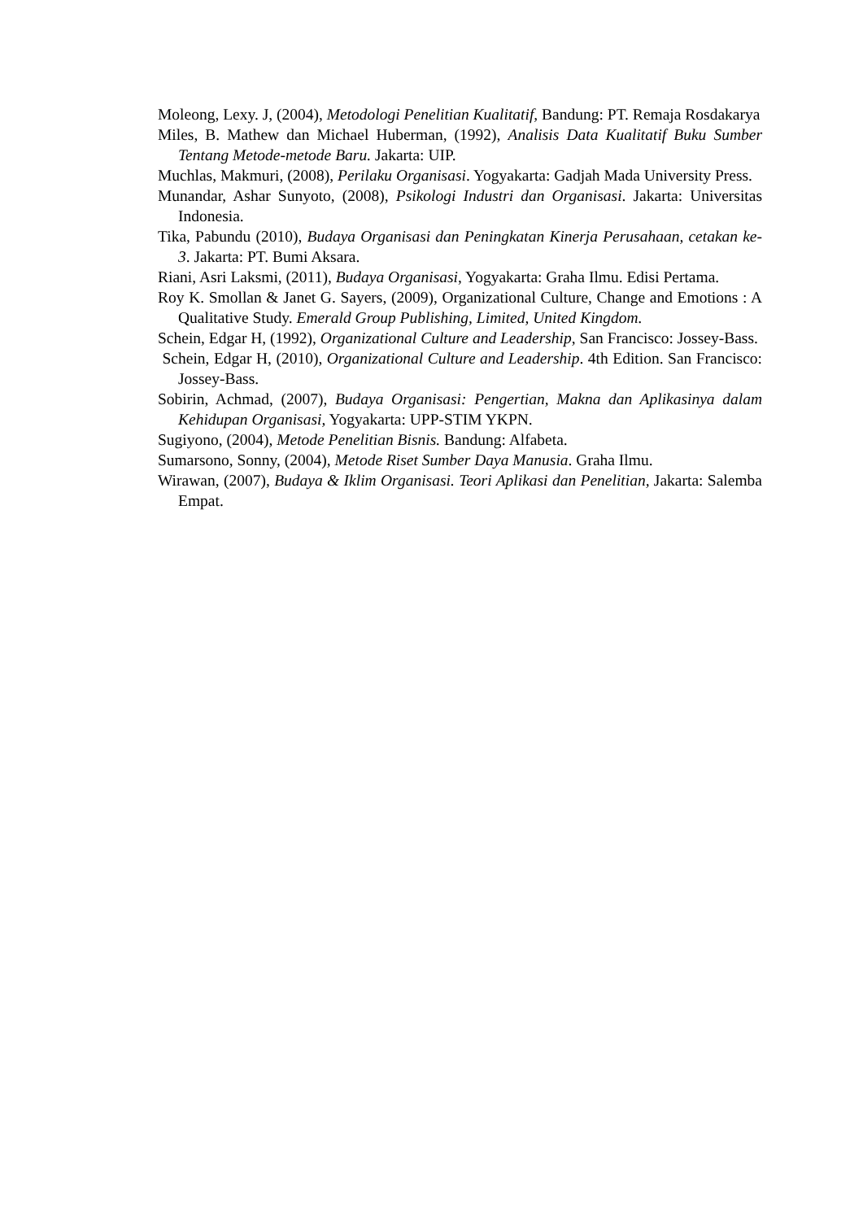Moleong, Lexy. J, (2004), Metodologi Penelitian Kualitatif, Bandung: PT. Remaja Rosdakarya
Miles, B. Mathew dan Michael Huberman, (1992), Analisis Data Kualitatif Buku Sumber Tentang Metode-metode Baru. Jakarta: UIP.
Muchlas, Makmuri, (2008), Perilaku Organisasi. Yogyakarta: Gadjah Mada University Press.
Munandar, Ashar Sunyoto, (2008), Psikologi Industri dan Organisasi. Jakarta: Universitas Indonesia.
Tika, Pabundu (2010), Budaya Organisasi dan Peningkatan Kinerja Perusahaan, cetakan ke-3. Jakarta: PT. Bumi Aksara.
Riani, Asri Laksmi, (2011), Budaya Organisasi, Yogyakarta: Graha Ilmu. Edisi Pertama.
Roy K. Smollan & Janet G. Sayers, (2009), Organizational Culture, Change and Emotions : A Qualitative Study. Emerald Group Publishing, Limited, United Kingdom.
Schein, Edgar H, (1992), Organizational Culture and Leadership, San Francisco: Jossey-Bass.
Schein, Edgar H, (2010), Organizational Culture and Leadership. 4th Edition. San Francisco: Jossey-Bass.
Sobirin, Achmad, (2007), Budaya Organisasi: Pengertian, Makna dan Aplikasinya dalam Kehidupan Organisasi, Yogyakarta: UPP-STIM YKPN.
Sugiyono, (2004), Metode Penelitian Bisnis. Bandung: Alfabeta.
Sumarsono, Sonny, (2004), Metode Riset Sumber Daya Manusia. Graha Ilmu.
Wirawan, (2007), Budaya & Iklim Organisasi. Teori Aplikasi dan Penelitian, Jakarta: Salemba Empat.